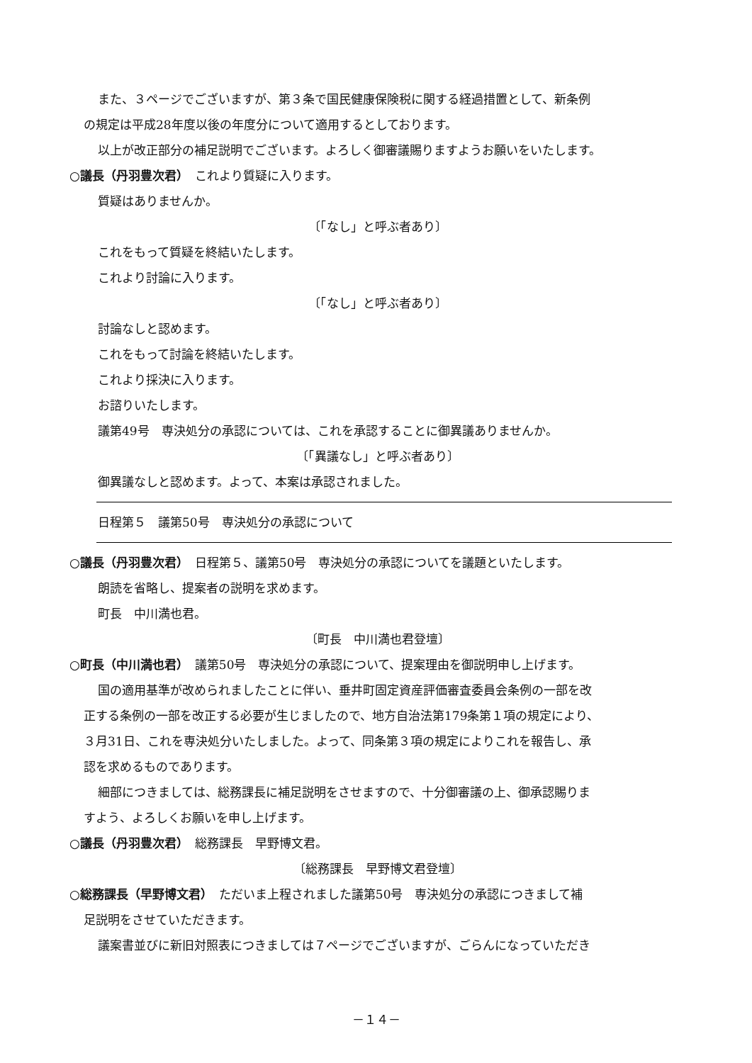また、３ページでございますが、第３条で国民健康保険税に関する経過措置として、新条例
の規定は平成28年度以後の年度分について適用するとしております。
以上が改正部分の補足説明でございます。よろしく御審議賜りますようお願いをいたします。
○議長（丹羽豊次君）　これより質疑に入ります。
質疑はありませんか。
〔「なし」と呼ぶ者あり〕
これをもって質疑を終結いたします。
これより討論に入ります。
〔「なし」と呼ぶ者あり〕
討論なしと認めます。
これをもって討論を終結いたします。
これより採決に入ります。
お諮りいたします。
議第49号　専決処分の承認については、これを承認することに御異議ありませんか。
〔「異議なし」と呼ぶ者あり〕
御異議なしと認めます。よって、本案は承認されました。
日程第５　議第50号　専決処分の承認について
○議長（丹羽豊次君）　日程第５、議第50号　専決処分の承認についてを議題といたします。
朗読を省略し、提案者の説明を求めます。
町長　中川満也君。
〔町長　中川満也君登壇〕
○町長（中川満也君）　議第50号　専決処分の承認について、提案理由を御説明申し上げます。
国の適用基準が改められましたことに伴い、垂井町固定資産評価審査委員会条例の一部を改
正する条例の一部を改正する必要が生じましたので、地方自治法第179条第１項の規定により、
３月31日、これを専決処分いたしました。よって、同条第３項の規定によりこれを報告し、承
認を求めるものであります。
細部につきましては、総務課長に補足説明をさせますので、十分御審議の上、御承認賜りま
すよう、よろしくお願いを申し上げます。
○議長（丹羽豊次君）　総務課長　早野博文君。
〔総務課長　早野博文君登壇〕
○総務課長（早野博文君）　ただいま上程されました議第50号　専決処分の承認につきまして補
足説明をさせていただきます。
議案書並びに新旧対照表につきましては７ページでございますが、ごらんになっていただき
－１４－